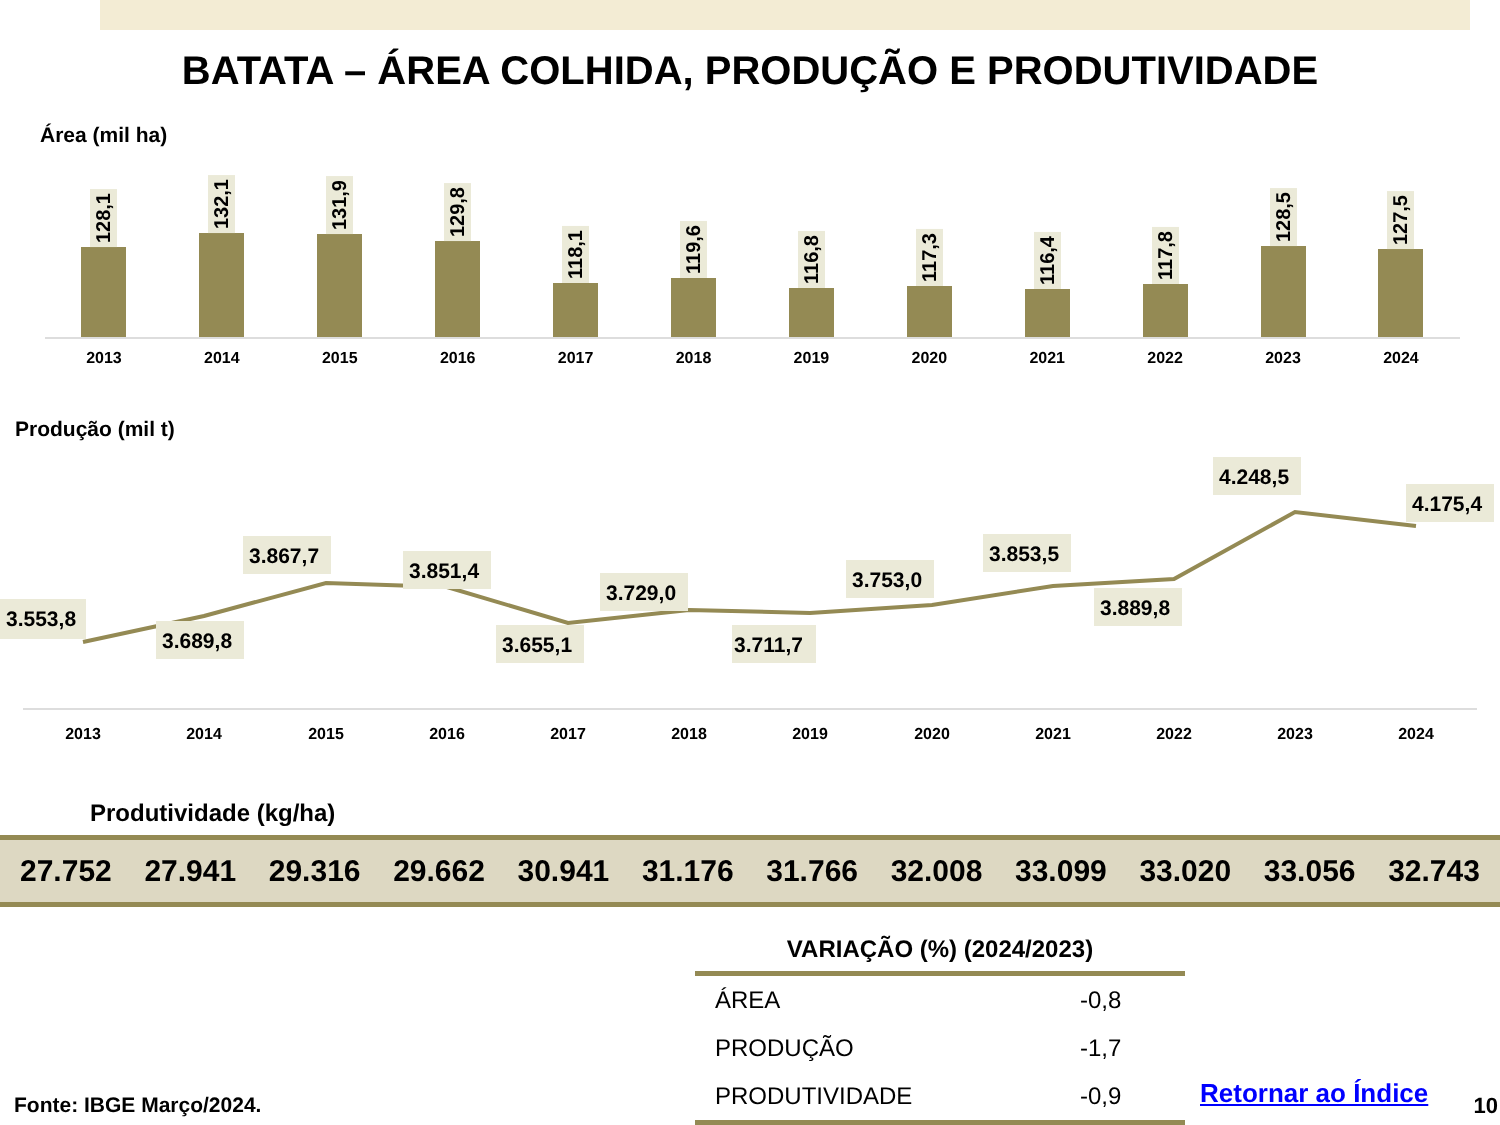BATATA – ÁREA COLHIDA, PRODUÇÃO E PRODUTIVIDADE
Área (mil ha)
128,1
132,1
131,9
129,8
118,1
119,6
116,8
117,3
116,4
117,8
128,5
127,5
2013 2014 2015 2016 2017 2018 2019 2020 2021 2022 2023 2024
Produção (mil t)
3.553,8
3.689,8
3.867,7
3.851,4
3.655,1
3.729,0
3.711,7
3.753,0
3.853,5
3.889,8
4.248,5
4.175,4
2013
2014
2015
2016
2017
2018
2019
2020
2021
2022
2023
2024
Produtividade (kg/ha)
27.752 27.941 29.316 29.662 30.941 31.176 31.766 32.008 33.099 33.020 33.056 32.743
| VARIAÇÃO (%) (2024/2023) | |
| --- | --- |
| ÁREA | -0,8 |
| PRODUÇÃO | -1,7 |
| PRODUTIVIDADE | -0,9 |
Fonte: IBGE Março/2024. Retornar ao Índice 10